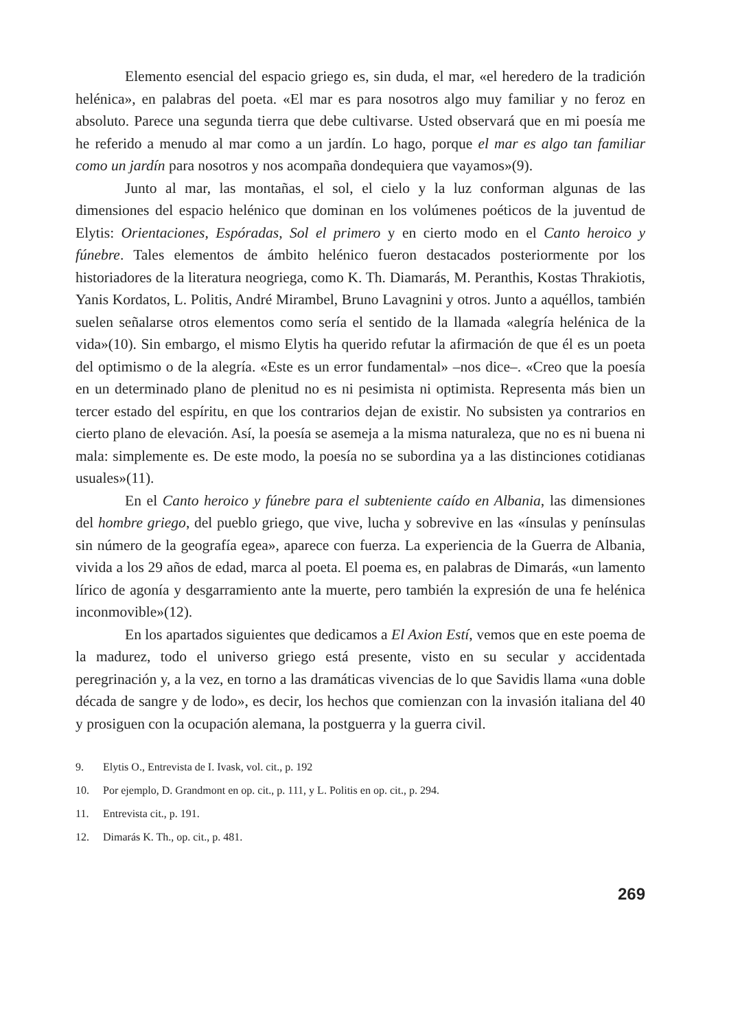Elemento esencial del espacio griego es, sin duda, el mar, «el heredero de la tradición helénica», en palabras del poeta. «El mar es para nosotros algo muy familiar y no feroz en absoluto. Parece una segunda tierra que debe cultivarse. Usted observará que en mi poesía me he referido a menudo al mar como a un jardín. Lo hago, porque el mar es algo tan familiar como un jardín para nosotros y nos acompaña dondequiera que vayamos»(9).
Junto al mar, las montañas, el sol, el cielo y la luz conforman algunas de las dimensiones del espacio helénico que dominan en los volúmenes poéticos de la juventud de Elytis: Orientaciones, Espóradas, Sol el primero y en cierto modo en el Canto heroico y fúnebre. Tales elementos de ámbito helénico fueron destacados posteriormente por los historiadores de la literatura neogriega, como K. Th. Diamarás, M. Peranthis, Kostas Thrakiotis, Yanis Kordatos, L. Politis, André Mirambel, Bruno Lavagnini y otros. Junto a aquéllos, también suelen señalarse otros elementos como sería el sentido de la llamada «alegría helénica de la vida»(10). Sin embargo, el mismo Elytis ha querido refutar la afirmación de que él es un poeta del optimismo o de la alegría. «Este es un error fundamental» –nos dice–. «Creo que la poesía en un determinado plano de plenitud no es ni pesimista ni optimista. Representa más bien un tercer estado del espíritu, en que los contrarios dejan de existir. No subsisten ya contrarios en cierto plano de elevación. Así, la poesía se asemeja a la misma naturaleza, que no es ni buena ni mala: simplemente es. De este modo, la poesía no se subordina ya a las distinciones cotidianas usuales»(11).
En el Canto heroico y fúnebre para el subteniente caído en Albania, las dimensiones del hombre griego, del pueblo griego, que vive, lucha y sobrevive en las «ínsulas y penínsulas sin número de la geografía egea», aparece con fuerza. La experiencia de la Guerra de Albania, vivida a los 29 años de edad, marca al poeta. El poema es, en palabras de Dimarás, «un lamento lírico de agonía y desgarramiento ante la muerte, pero también la expresión de una fe helénica inconmovible»(12).
En los apartados siguientes que dedicamos a El Axion Estí, vemos que en este poema de la madurez, todo el universo griego está presente, visto en su secular y accidentada peregrinación y, a la vez, en torno a las dramáticas vivencias de lo que Savidis llama «una doble década de sangre y de lodo», es decir, los hechos que comienzan con la invasión italiana del 40 y prosiguen con la ocupación alemana, la postguerra y la guerra civil.
9. Elytis O., Entrevista de I. Ivask, vol. cit., p. 192
10. Por ejemplo, D. Grandmont en op. cit., p. 111, y L. Politis en op. cit., p. 294.
11. Entrevista cit., p. 191.
12. Dimarás K. Th., op. cit., p. 481.
269